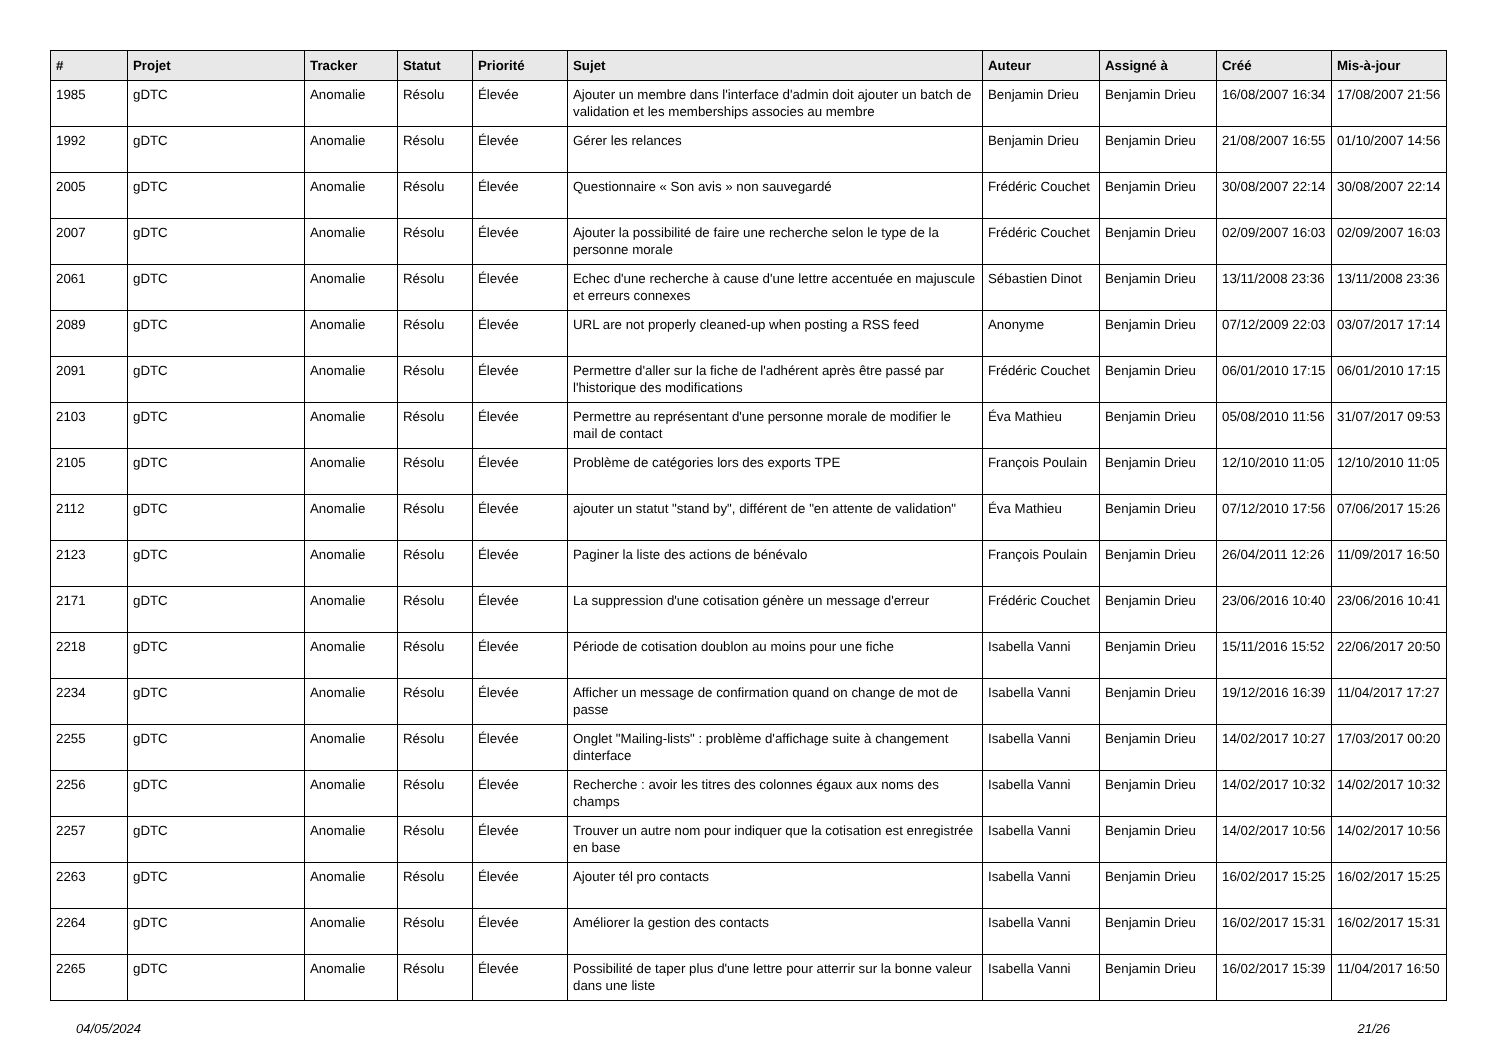| # | Projet | Tracker | Statut | Priorité | Sujet | Auteur | Assigné à | Créé | Mis-à-jour |
| --- | --- | --- | --- | --- | --- | --- | --- | --- | --- |
| 1985 | gDTC | Anomalie | Résolu | Élevée | Ajouter un membre dans l'interface d'admin doit ajouter un batch de validation et les memberships associes au membre | Benjamin Drieu | Benjamin Drieu | 16/08/2007 16:34 | 17/08/2007 21:56 |
| 1992 | gDTC | Anomalie | Résolu | Élevée | Gérer les relances | Benjamin Drieu | Benjamin Drieu | 21/08/2007 16:55 | 01/10/2007 14:56 |
| 2005 | gDTC | Anomalie | Résolu | Élevée | Questionnaire « Son avis » non sauvegardé | Frédéric Couchet | Benjamin Drieu | 30/08/2007 22:14 | 30/08/2007 22:14 |
| 2007 | gDTC | Anomalie | Résolu | Élevée | Ajouter la possibilité de faire une recherche selon le type de la personne morale | Frédéric Couchet | Benjamin Drieu | 02/09/2007 16:03 | 02/09/2007 16:03 |
| 2061 | gDTC | Anomalie | Résolu | Élevée | Echec d'une recherche à cause d'une lettre accentuée en majuscule et erreurs connexes | Sébastien Dinot | Benjamin Drieu | 13/11/2008 23:36 | 13/11/2008 23:36 |
| 2089 | gDTC | Anomalie | Résolu | Élevée | URL are not properly cleaned-up when posting a RSS feed | Anonyme | Benjamin Drieu | 07/12/2009 22:03 | 03/07/2017 17:14 |
| 2091 | gDTC | Anomalie | Résolu | Élevée | Permettre d'aller sur la fiche de l'adhérent après être passé par l'historique des modifications | Frédéric Couchet | Benjamin Drieu | 06/01/2010 17:15 | 06/01/2010 17:15 |
| 2103 | gDTC | Anomalie | Résolu | Élevée | Permettre au représentant d'une personne morale de modifier le mail de contact | Éva Mathieu | Benjamin Drieu | 05/08/2010 11:56 | 31/07/2017 09:53 |
| 2105 | gDTC | Anomalie | Résolu | Élevée | Problème de catégories lors des exports TPE | François Poulain | Benjamin Drieu | 12/10/2010 11:05 | 12/10/2010 11:05 |
| 2112 | gDTC | Anomalie | Résolu | Élevée | ajouter un statut "stand by", différent de "en attente de validation" | Éva Mathieu | Benjamin Drieu | 07/12/2010 17:56 | 07/06/2017 15:26 |
| 2123 | gDTC | Anomalie | Résolu | Élevée | Paginer la liste des actions de bénévalo | François Poulain | Benjamin Drieu | 26/04/2011 12:26 | 11/09/2017 16:50 |
| 2171 | gDTC | Anomalie | Résolu | Élevée | La suppression d'une cotisation génère un message d'erreur | Frédéric Couchet | Benjamin Drieu | 23/06/2016 10:40 | 23/06/2016 10:41 |
| 2218 | gDTC | Anomalie | Résolu | Élevée | Période de cotisation doublon au moins pour une fiche | Isabella Vanni | Benjamin Drieu | 15/11/2016 15:52 | 22/06/2017 20:50 |
| 2234 | gDTC | Anomalie | Résolu | Élevée | Afficher un message de confirmation quand on change de mot de passe | Isabella Vanni | Benjamin Drieu | 19/12/2016 16:39 | 11/04/2017 17:27 |
| 2255 | gDTC | Anomalie | Résolu | Élevée | Onglet "Mailing-lists" : problème d'affichage suite à changement dinterface | Isabella Vanni | Benjamin Drieu | 14/02/2017 10:27 | 17/03/2017 00:20 |
| 2256 | gDTC | Anomalie | Résolu | Élevée | Recherche : avoir les titres des colonnes égaux aux noms des champs | Isabella Vanni | Benjamin Drieu | 14/02/2017 10:32 | 14/02/2017 10:32 |
| 2257 | gDTC | Anomalie | Résolu | Élevée | Trouver un autre nom pour indiquer que la cotisation est enregistrée en base | Isabella Vanni | Benjamin Drieu | 14/02/2017 10:56 | 14/02/2017 10:56 |
| 2263 | gDTC | Anomalie | Résolu | Élevée | Ajouter tél pro contacts | Isabella Vanni | Benjamin Drieu | 16/02/2017 15:25 | 16/02/2017 15:25 |
| 2264 | gDTC | Anomalie | Résolu | Élevée | Améliorer la gestion des contacts | Isabella Vanni | Benjamin Drieu | 16/02/2017 15:31 | 16/02/2017 15:31 |
| 2265 | gDTC | Anomalie | Résolu | Élevée | Possibilité de taper plus d'une lettre pour atterrir sur la bonne valeur dans une liste | Isabella Vanni | Benjamin Drieu | 16/02/2017 15:39 | 11/04/2017 16:50 |
04/05/2024 21/26